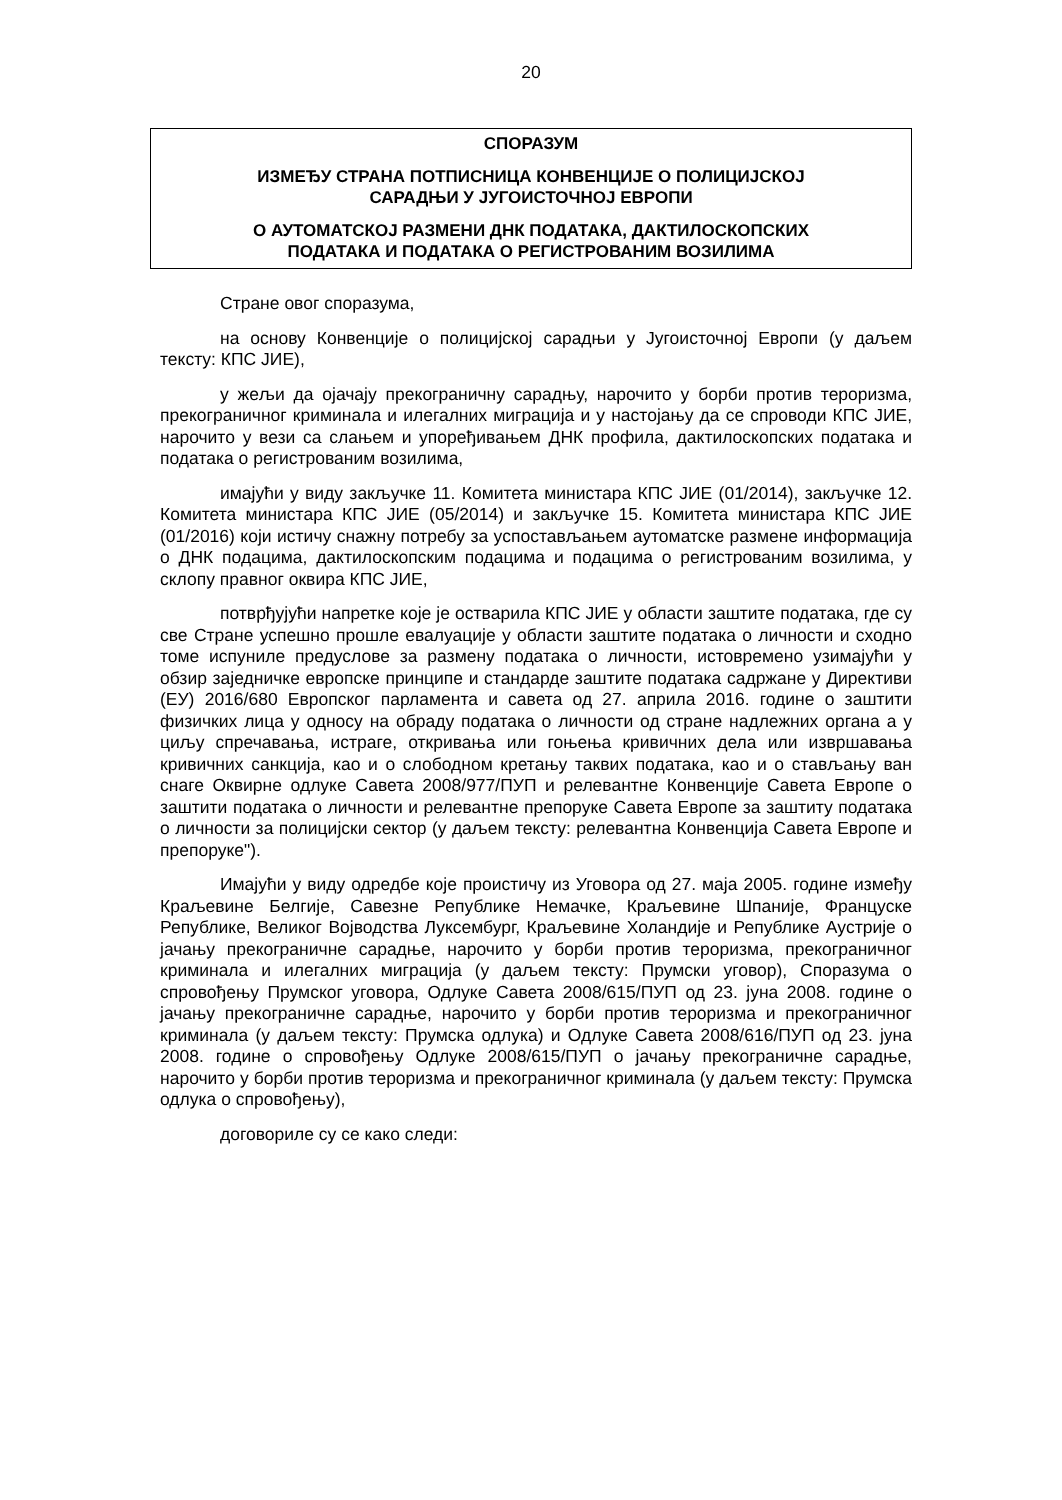20
СПОРАЗУМ
ИЗМЕЂУ СТРАНА ПОТПИСНИЦА КОНВЕНЦИЈЕ О ПОЛИЦИЈСКОЈ
САРАДЊИ У ЈУГОИСТОЧНОЈ ЕВРОПИ
О АУТОМАТСКОЈ РАЗМЕНИ ДНК ПОДАТАКА, ДАКТИЛОСКОПСКИХ
ПОДАТАКА И ПОДАТАКА О РЕГИСТРОВАНИМ ВОЗИЛИМА
Стране овог споразума,
на основу Конвенције о полицијској сарадњи у Југоисточној Европи (у даљем тексту: КПС ЈИЕ),
у жељи да ојачају прекограничну сарадњу, нарочито у борби против тероризма, прекограничног криминала и илегалних миграција и у настојању да се спроводи КПС ЈИЕ, нарочито у вези са слањем и упоређивањем ДНК профила, дактилоскопских података и података о регистрованим возилима,
имајући у виду закључке 11. Комитета министара КПС ЈИЕ (01/2014), закључке 12. Комитета министара КПС ЈИЕ (05/2014) и закључке 15. Комитета министара КПС ЈИЕ (01/2016) који истичу снажну потребу за успостављањем аутоматске размене информација о ДНК подацима, дактилоскопским подацима и подацима о регистрованим возилима, у склопу правног оквира КПС ЈИЕ,
потврђујући напретке које је остварила КПС ЈИЕ у области заштите података, где су све Стране успешно прошле евалуације у области заштите података о личности и сходно томе испуниле предуслове за размену података о личности, истовремено узимајући у обзир заједничке европске принципе и стандарде заштите података садржане у Директиви (ЕУ) 2016/680 Европског парламента и савета од 27. априла 2016. године о заштити физичких лица у односу на обраду података о личности од стране надлежних органа а у циљу спречавања, истраге, откривања или гоњења кривичних дела или извршавања кривичних санкција, као и о слободном кретању таквих података, као и о стављању ван снаге Оквирне одлуке Савета 2008/977/ПУП и релевантне Конвенције Савета Европе о заштити података о личности и релевантне препоруке Савета Европе за заштиту података о личности за полицијски сектор (у даљем тексту: релевантна Конвенција Савета Европе и препоруке").
Имајући у виду одредбе које проистичу из Уговора од 27. маја 2005. године између Краљевине Белгије, Савезне Републике Немачке, Краљевине Шпаније, Француске Републике, Великог Војводства Луксембург, Краљевине Холандије и Републике Аустрије о јачању прекограничне сарадње, нарочито у борби против тероризма, прекограничног криминала и илегалних миграција (у даљем тексту: Прумски уговор), Споразума о спровођењу Прумског уговора, Одлуке Савета 2008/615/ПУП од 23. јуна 2008. године о јачању прекограничне сарадње, нарочито у борби против тероризма и прекограничног криминала (у даљем тексту: Прумска одлука) и Одлуке Савета 2008/616/ПУП од 23. јуна 2008. године о спровођењу Одлуке 2008/615/ПУП о јачању прекограничне сарадње, нарочито у борби против тероризма и прекограничног криминала (у даљем тексту: Прумска одлука о спровођењу),
договориле су се како следи: